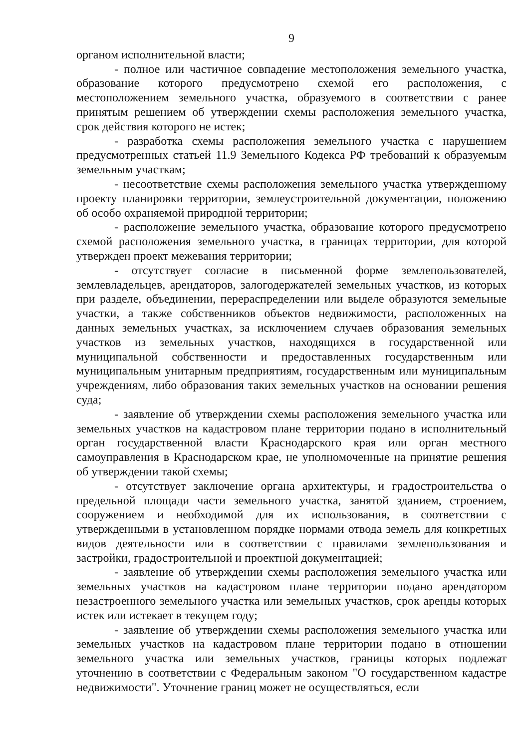9
органом исполнительной власти;
- полное или частичное совпадение местоположения земельного участка, образование которого предусмотрено схемой его расположения, с местоположением земельного участка, образуемого в соответствии с ранее принятым решением об утверждении схемы расположения земельного участка, срок действия которого не истек;
- разработка схемы расположения земельного участка с нарушением предусмотренных статьей 11.9 Земельного Кодекса РФ требований к образуемым земельным участкам;
- несоответствие схемы расположения земельного участка утвержденному проекту планировки территории, землеустроительной документации, положению об особо охраняемой природной территории;
- расположение земельного участка, образование которого предусмотрено схемой расположения земельного участка, в границах территории, для которой утвержден проект межевания территории;
- отсутствует согласие в письменной форме землепользователей, землевладельцев, арендаторов, залогодержателей земельных участков, из которых при разделе, объединении, перераспределении или выделе образуются земельные участки, а также собственников объектов недвижимости, расположенных на данных земельных участках, за исключением случаев образования земельных участков из земельных участков, находящихся в государственной или муниципальной собственности и предоставленных государственным или муниципальным унитарным предприятиям, государственным или муниципальным учреждениям, либо образования таких земельных участков на основании решения суда;
- заявление об утверждении схемы расположения земельного участка или земельных участков на кадастровом плане территории подано в исполнительный орган государственной власти Краснодарского края или орган местного самоуправления в Краснодарском крае, не уполномоченные на принятие решения об утверждении такой схемы;
- отсутствует заключение органа архитектуры, и градостроительства о предельной площади части земельного участка, занятой зданием, строением, сооружением и необходимой для их использования, в соответствии с утвержденными в установленном порядке нормами отвода земель для конкретных видов деятельности или в соответствии с правилами землепользования и застройки, градостроительной и проектной документацией;
- заявление об утверждении схемы расположения земельного участка или земельных участков на кадастровом плане территории подано арендатором незастроенного земельного участка или земельных участков, срок аренды которых истек или истекает в текущем году;
- заявление об утверждении схемы расположения земельного участка или земельных участков на кадастровом плане территории подано в отношении земельного участка или земельных участков, границы которых подлежат уточнению в соответствии с Федеральным законом "О государственном кадастре недвижимости". Уточнение границ может не осуществляться, если